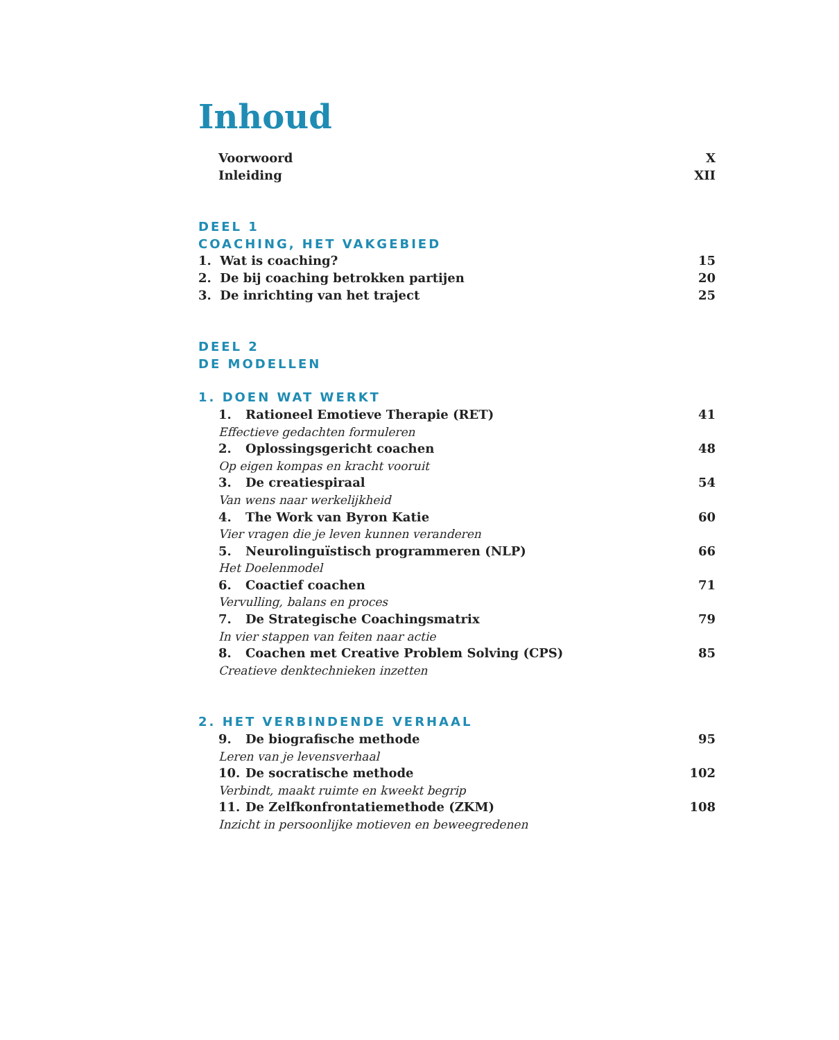Inhoud
Voorwoord X
Inleiding XII
DEEL 1
COACHING, HET VAKGEBIED
1. Wat is coaching? 15
2. De bij coaching betrokken partijen 20
3. De inrichting van het traject 25
DEEL 2
DE MODELLEN
1. DOEN WAT WERKT
1. Rationeel Emotieve Therapie (RET) 41
Effectieve gedachten formuleren
2. Oplossingsgericht coachen 48
Op eigen kompas en kracht vooruit
3. De creatiespiraal 54
Van wens naar werkelijkheid
4. The Work van Byron Katie 60
Vier vragen die je leven kunnen veranderen
5. Neurolinguïstisch programmeren (NLP) 66
Het Doelenmodel
6. Coactief coachen 71
Vervulling, balans en proces
7. De Strategische Coachingsmatrix 79
In vier stappen van feiten naar actie
8. Coachen met Creative Problem Solving (CPS) 85
Creatieve denktechnieken inzetten
2. HET VERBINDENDE VERHAAL
9. De biografische methode 95
Leren van je levensverhaal
10. De socratische methode 102
Verbindt, maakt ruimte en kweekt begrip
11. De Zelfkonfrontatiemethode (ZKM) 108
Inzicht in persoonlijke motieven en beweegredenen